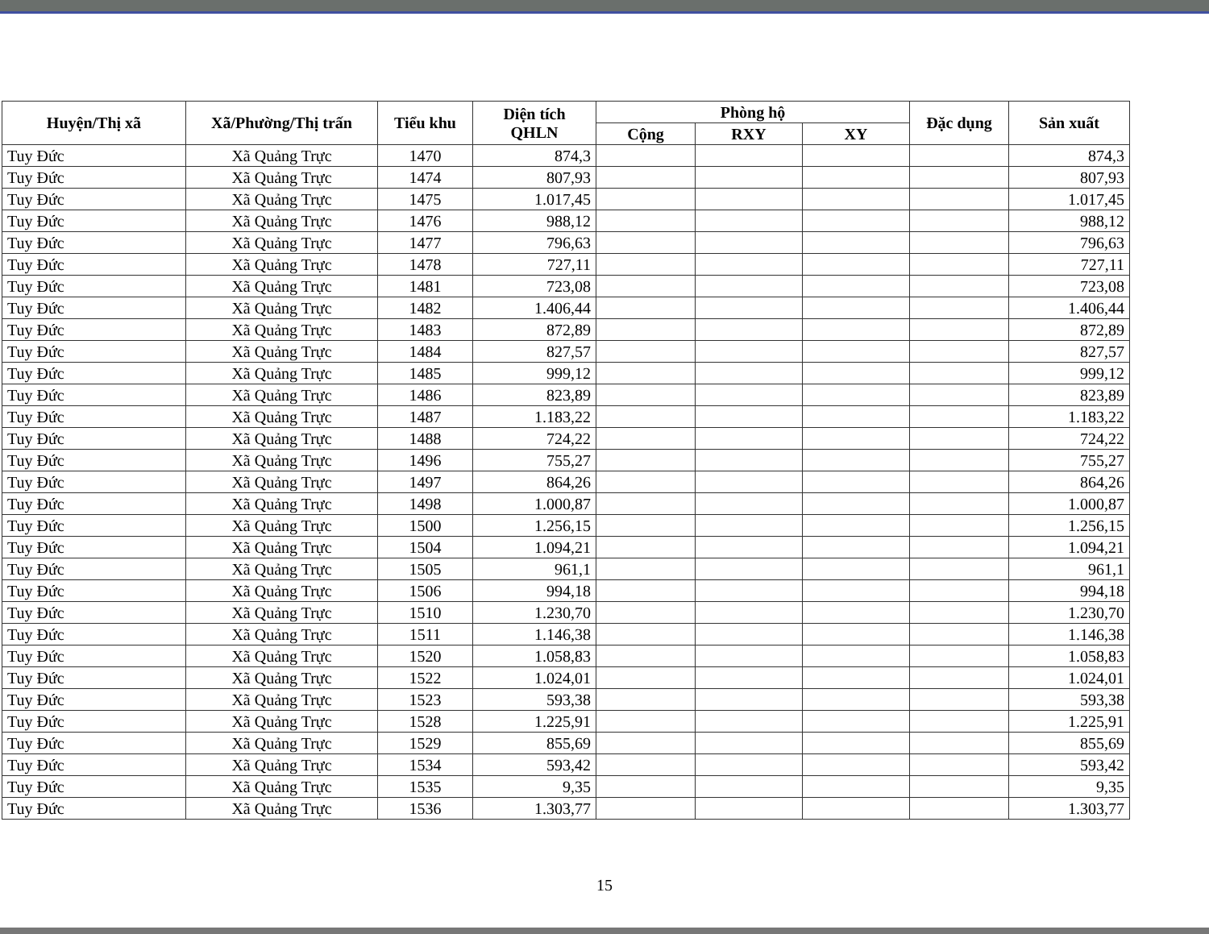| Huyện/Thị xã | Xã/Phường/Thị trấn | Tiểu khu | Diện tích QHLN | Phòng hộ | | | Đặc dụng | Sản xuất |
| --- | --- | --- | --- | --- | --- | --- | --- | --- |
| | | | | Cộng | RXY | XY | | |
| Tuy Đức | Xã Quảng Trực | 1470 | 874,3 | | | | | 874,3 |
| Tuy Đức | Xã Quảng Trực | 1474 | 807,93 | | | | | 807,93 |
| Tuy Đức | Xã Quảng Trực | 1475 | 1.017,45 | | | | | 1.017,45 |
| Tuy Đức | Xã Quảng Trực | 1476 | 988,12 | | | | | 988,12 |
| Tuy Đức | Xã Quảng Trực | 1477 | 796,63 | | | | | 796,63 |
| Tuy Đức | Xã Quảng Trực | 1478 | 727,11 | | | | | 727,11 |
| Tuy Đức | Xã Quảng Trực | 1481 | 723,08 | | | | | 723,08 |
| Tuy Đức | Xã Quảng Trực | 1482 | 1.406,44 | | | | | 1.406,44 |
| Tuy Đức | Xã Quảng Trực | 1483 | 872,89 | | | | | 872,89 |
| Tuy Đức | Xã Quảng Trực | 1484 | 827,57 | | | | | 827,57 |
| Tuy Đức | Xã Quảng Trực | 1485 | 999,12 | | | | | 999,12 |
| Tuy Đức | Xã Quảng Trực | 1486 | 823,89 | | | | | 823,89 |
| Tuy Đức | Xã Quảng Trực | 1487 | 1.183,22 | | | | | 1.183,22 |
| Tuy Đức | Xã Quảng Trực | 1488 | 724,22 | | | | | 724,22 |
| Tuy Đức | Xã Quảng Trực | 1496 | 755,27 | | | | | 755,27 |
| Tuy Đức | Xã Quảng Trực | 1497 | 864,26 | | | | | 864,26 |
| Tuy Đức | Xã Quảng Trực | 1498 | 1.000,87 | | | | | 1.000,87 |
| Tuy Đức | Xã Quảng Trực | 1500 | 1.256,15 | | | | | 1.256,15 |
| Tuy Đức | Xã Quảng Trực | 1504 | 1.094,21 | | | | | 1.094,21 |
| Tuy Đức | Xã Quảng Trực | 1505 | 961,1 | | | | | 961,1 |
| Tuy Đức | Xã Quảng Trực | 1506 | 994,18 | | | | | 994,18 |
| Tuy Đức | Xã Quảng Trực | 1510 | 1.230,70 | | | | | 1.230,70 |
| Tuy Đức | Xã Quảng Trực | 1511 | 1.146,38 | | | | | 1.146,38 |
| Tuy Đức | Xã Quảng Trực | 1520 | 1.058,83 | | | | | 1.058,83 |
| Tuy Đức | Xã Quảng Trực | 1522 | 1.024,01 | | | | | 1.024,01 |
| Tuy Đức | Xã Quảng Trực | 1523 | 593,38 | | | | | 593,38 |
| Tuy Đức | Xã Quảng Trực | 1528 | 1.225,91 | | | | | 1.225,91 |
| Tuy Đức | Xã Quảng Trực | 1529 | 855,69 | | | | | 855,69 |
| Tuy Đức | Xã Quảng Trực | 1534 | 593,42 | | | | | 593,42 |
| Tuy Đức | Xã Quảng Trực | 1535 | 9,35 | | | | | 9,35 |
| Tuy Đức | Xã Quảng Trực | 1536 | 1.303,77 | | | | | 1.303,77 |
15